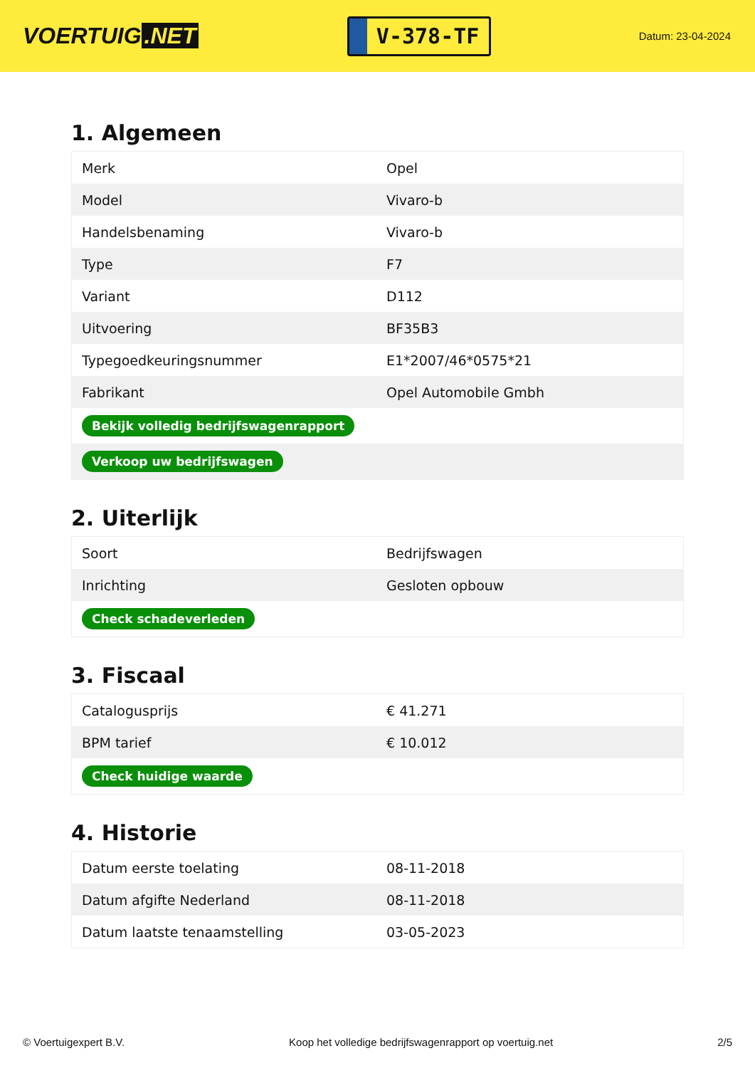VOERTUIG.NET
V-378-TF
Datum: 23-04-2024
1. Algemeen
| Merk | Opel |
| Model | Vivaro-b |
| Handelsbenaming | Vivaro-b |
| Type | F7 |
| Variant | D112 |
| Uitvoering | BF35B3 |
| Typegoedkeuringsnummer | E1*2007/46*0575*21 |
| Fabrikant | Opel Automobile Gmbh |
| Bekijk volledig bedrijfswagenrapport | |
| Verkoop uw bedrijfswagen | |
2. Uiterlijk
| Soort | Bedrijfswagen |
| Inrichting | Gesloten opbouw |
| Check schadeverleden | |
3. Fiscaal
| Catalogusprijs | € 41.271 |
| BPM tarief | € 10.012 |
| Check huidige waarde | |
4. Historie
| Datum eerste toelating | 08-11-2018 |
| Datum afgifte Nederland | 08-11-2018 |
| Datum laatste tenaamstelling | 03-05-2023 |
© Voertuigexpert B.V. Koop het volledige bedrijfswagenrapport op voertuig.net 2/5